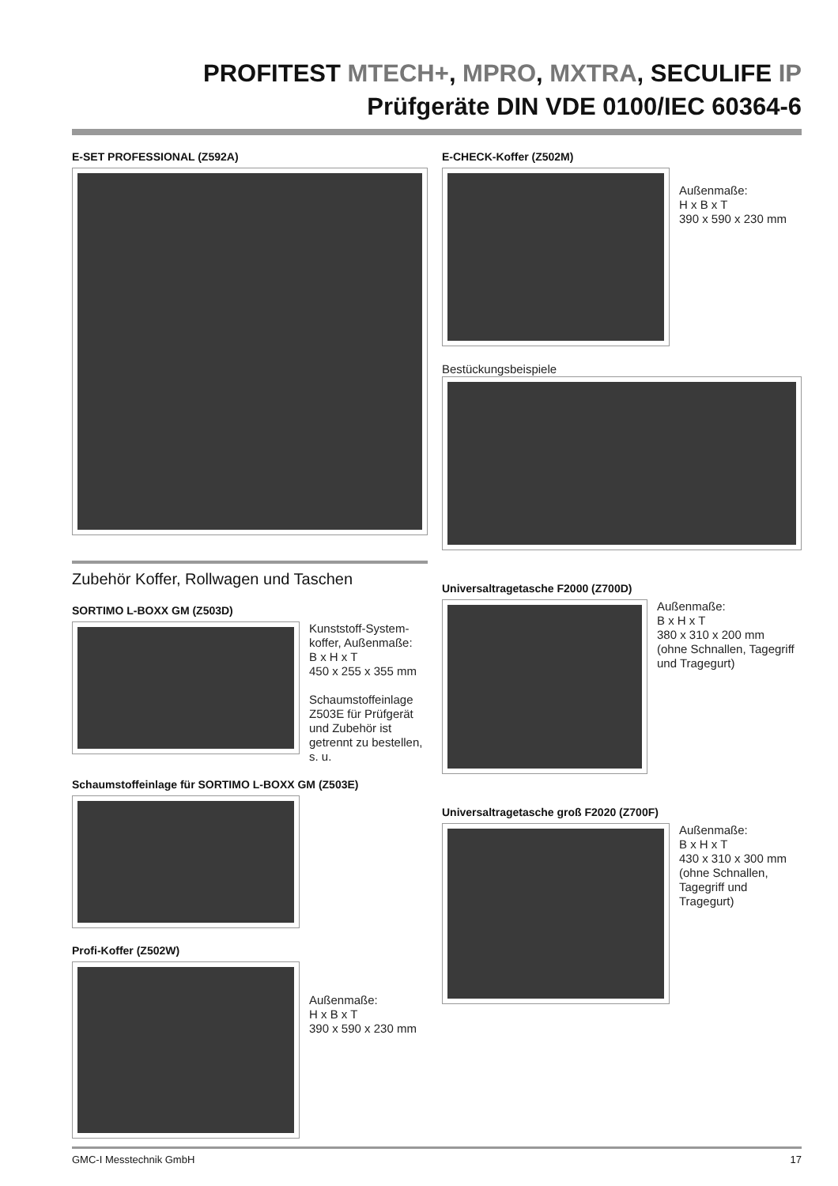PROFITEST MTECH+, MPRO, MXTRA, SECULIFE IP
Prüfgeräte DIN VDE 0100/IEC 60364-6
E-SET PROFESSIONAL (Z592A)
Zubehör Koffer, Rollwagen und Taschen
SORTIMO L-BOXX GM (Z503D)
Kunststoff-System-koffer, Außenmaße:
B x H x T
450 x 255 x 355 mm
Schaumstoffeinlage Z503E für Prüfgerät und Zubehör ist getrennt zu bestellen, s. u.
Schaumstoffeinlage für SORTIMO L-BOXX GM (Z503E)
Profi-Koffer (Z502W)
Außenmaße:
H x B x T
390 x 590 x 230 mm
E-CHECK-Koffer (Z502M)
Außenmaße:
H x B x T
390 x 590 x 230 mm
Bestückungsbeispiele
Universaltragetasche F2000 (Z700D)
Außenmaße:
B x H x T
380 x 310 x 200 mm
(ohne Schnallen, Tagegriff und Tragegurt)
Universaltragetasche groß F2020 (Z700F)
Außenmaße:
B x H x T
430 x 310 x 300 mm
(ohne Schnallen, Tagegriff und Tragegurt)
GMC-I Messtechnik GmbH 17